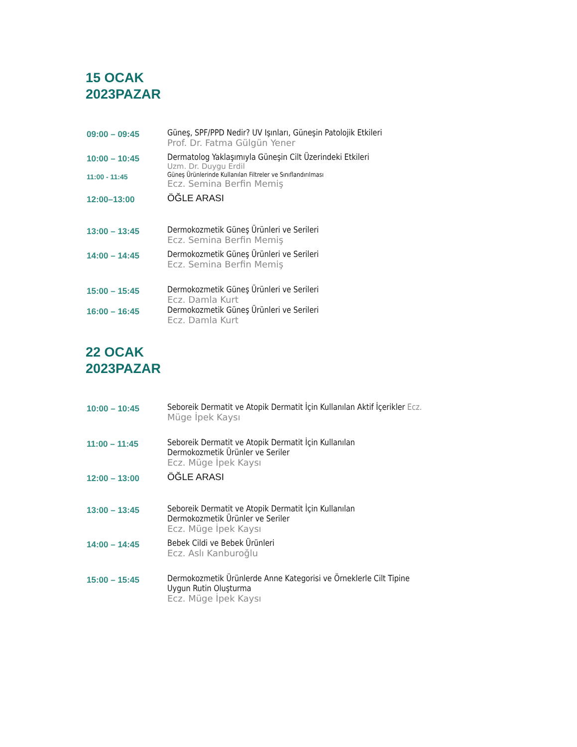15 OCAK
2023PAZAR
| 09:00 – 09:45 | Güneş, SPF/PPD Nedir? UV Işınları, Güneşin Patolojik Etkileri Prof. Dr. Fatma Gülgün Yener |
| 10:00 – 10:45 | Dermatolog Yaklaşımıyla Güneşin Cilt Üzerindeki Etkileri Uzm. Dr. Duygu Erdil |
| 11:00 - 11:45 | Güneş Ürünlerinde Kullanılan Filtreler ve Sınıflandırılması Ecz. Semina Berfin Memiş |
| 12:00–13:00 | ÖĞLE ARASI |
| 13:00 – 13:45 | Dermokozmetik Güneş Ürünleri ve Serileri Ecz. Semina Berfin Memiş |
| 14:00 – 14:45 | Dermokozmetik Güneş Ürünleri ve Serileri Ecz. Semina Berfin Memiş |
| 15:00 – 15:45 | Dermokozmetik Güneş Ürünleri ve Serileri Ecz. Damla Kurt |
| 16:00 – 16:45 | Dermokozmetik Güneş Ürünleri ve Serileri Ecz. Damla Kurt |
22 OCAK
2023PAZAR
| 10:00 – 10:45 | Seboreik Dermatit ve Atopik Dermatit İçin Kullanılan Aktif İçerikler Ecz. Müge İpek Kaysı |
| 11:00 – 11:45 | Seboreik Dermatit ve Atopik Dermatit İçin Kullanılan Dermokozmetik Ürünler ve Seriler Ecz. Müge İpek Kaysı |
| 12:00 – 13:00 | ÖĞLE ARASI |
| 13:00 – 13:45 | Seboreik Dermatit ve Atopik Dermatit İçin Kullanılan Dermokozmetik Ürünler ve Seriler Ecz. Müge İpek Kaysı |
| 14:00 – 14:45 | Bebek Cildi ve Bebek Ürünleri Ecz. Aslı Kanburoğlu |
| 15:00 – 15:45 | Dermokozmetik Ürünlerde Anne Kategorisi ve Örneklerle Cilt Tipine Uygun Rutin Oluşturma Ecz. Müge İpek Kaysı |